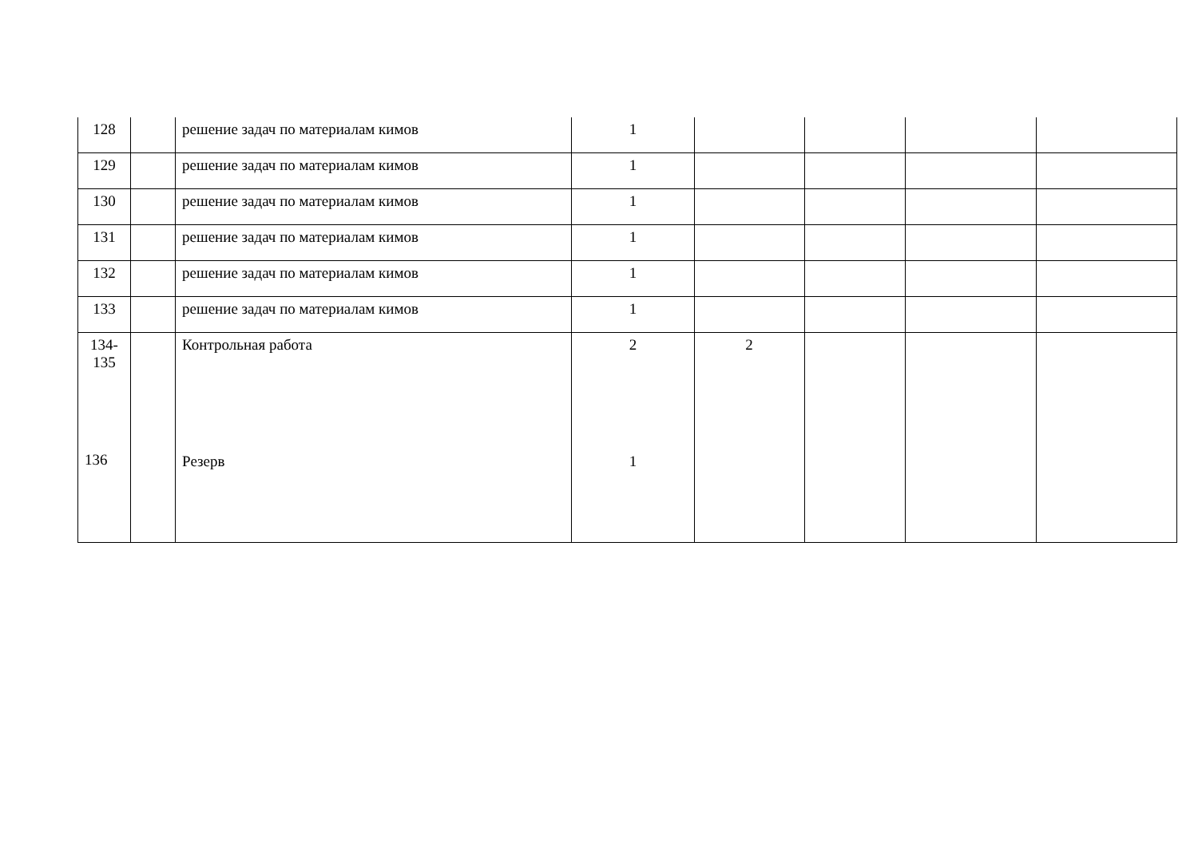| 128 | | решение задач по материалам кимов | 1 | | | | |
| 129 | | решение задач по материалам кимов | 1 | | | | |
| 130 | | решение задач по материалам кимов | 1 | | | | |
| 131 | | решение задач по материалам кимов | 1 | | | | |
| 132 | | решение задач по материалам кимов | 1 | | | | |
| 133 | | решение задач по материалам кимов | 1 | | | | |
| 134- 135 136 | | Контрольная работа Резерв | 2 1 | 2 | | | |